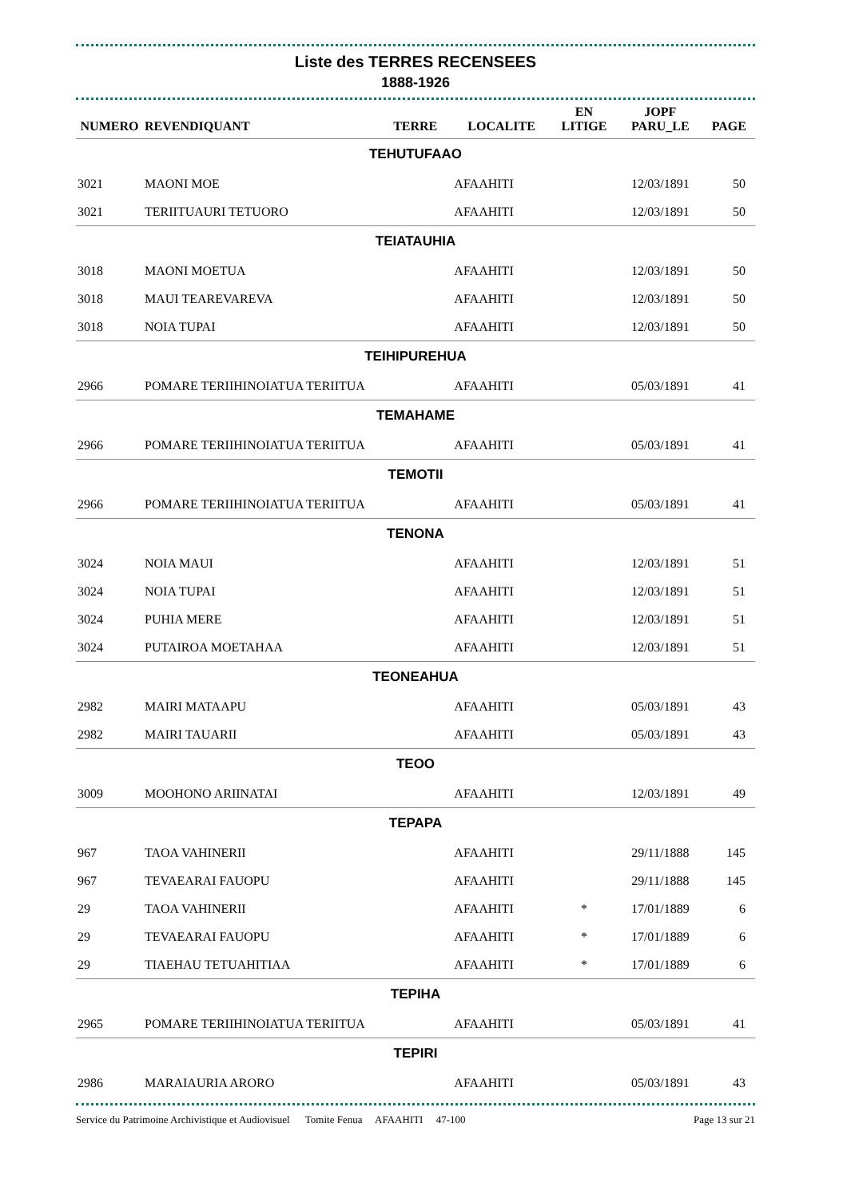Liste des TERRES RECENSEES
1888-1926
| NUMERO | REVENDIQUANT | TERRE | LOCALITE | EN LITIGE | JOPF PARU_LE | PAGE |
| --- | --- | --- | --- | --- | --- | --- |
| TEHUTUFAAO | | | | | | |
| 3021 | MAONI MOE | | AFAAHITI | | 12/03/1891 | 50 |
| 3021 | TERIITUAURI TETUORO | | AFAAHITI | | 12/03/1891 | 50 |
| TEIATAUHIA | | | | | | |
| 3018 | MAONI MOETUA | | AFAAHITI | | 12/03/1891 | 50 |
| 3018 | MAUI TEAREVAREVA | | AFAAHITI | | 12/03/1891 | 50 |
| 3018 | NOIA TUPAI | | AFAAHITI | | 12/03/1891 | 50 |
| TEIHIPUREHUA | | | | | | |
| 2966 | POMARE TERIIHINOIATUA TERIITUA | | AFAAHITI | | 05/03/1891 | 41 |
| TEMAHAME | | | | | | |
| 2966 | POMARE TERIIHINOIATUA TERIITUA | | AFAAHITI | | 05/03/1891 | 41 |
| TEMOTII | | | | | | |
| 2966 | POMARE TERIIHINOIATUA TERIITUA | | AFAAHITI | | 05/03/1891 | 41 |
| TENONA | | | | | | |
| 3024 | NOIA MAUI | | AFAAHITI | | 12/03/1891 | 51 |
| 3024 | NOIA TUPAI | | AFAAHITI | | 12/03/1891 | 51 |
| 3024 | PUHIA MERE | | AFAAHITI | | 12/03/1891 | 51 |
| 3024 | PUTAIROA MOETAHAA | | AFAAHITI | | 12/03/1891 | 51 |
| TEONEAHUA | | | | | | |
| 2982 | MAIRI MATAAPU | | AFAAHITI | | 05/03/1891 | 43 |
| 2982 | MAIRI TAUARII | | AFAAHITI | | 05/03/1891 | 43 |
| TEOO | | | | | | |
| 3009 | MOOHONO ARIINATAI | | AFAAHITI | | 12/03/1891 | 49 |
| TEPAPA | | | | | | |
| 967 | TAOA VAHINERII | | AFAAHITI | | 29/11/1888 | 145 |
| 967 | TEVAEARAI FAUOPU | | AFAAHITI | | 29/11/1888 | 145 |
| 29 | TAOA VAHINERII | | AFAAHITI | * | 17/01/1889 | 6 |
| 29 | TEVAEARAI FAUOPU | | AFAAHITI | * | 17/01/1889 | 6 |
| 29 | TIAEHAU TETUAHITIAA | | AFAAHITI | * | 17/01/1889 | 6 |
| TEPIHA | | | | | | |
| 2965 | POMARE TERIIHINOIATUA TERIITUA | | AFAAHITI | | 05/03/1891 | 41 |
| TEPIRI | | | | | | |
| 2986 | MARAIAURIA ARORO | | AFAAHITI | | 05/03/1891 | 43 |
Service du Patrimoine Archivistique et Audiovisuel Tomite Fenua AFAAHITI 47-100 Page 13 sur 21